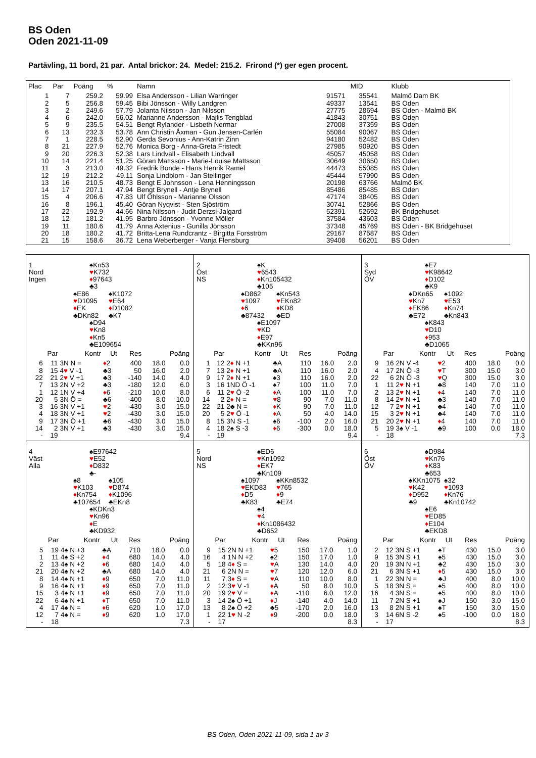BS Oden
Oden 2021-11-09
Partävling, 11 bord, 21 par. Antal brickor: 24. Medel: 215.2. Frirond (*) ger egen procent.
| Plac | Par | Poäng | % | Namn | MID | | Klubb |
| --- | --- | --- | --- | --- | --- | --- | --- |
| 1 | 7 | 259.2 | 59.99 | Elsa Andersson - Lilian Warringer | 91571 | 35541 | Malmö Dam BK |
| 2 | 5 | 256.8 | 59.45 | Bibi Jönsson - Willy Landgren | 49337 | 13541 | BS Oden |
| 3 | 2 | 249.6 | 57.79 | Jolanta Nilsson - Jan Nilsson | 27775 | 28694 | BS Oden - Malmö BK |
| 4 | 6 | 242.0 | 56.02 | Marianne Andersson - Majlis Tengblad | 41843 | 30751 | BS Oden |
| 5 | 9 | 235.5 | 54.51 | Bengt Rylander - Lisbeth Nermar | 27008 | 37359 | BS Oden |
| 6 | 13 | 232.3 | 53.78 | Ann Christin Åxman - Gun Jensen-Carlén | 55084 | 90067 | BS Oden |
| 7 | 1 | 228.5 | 52.90 | Gerda Sevonius - Ann-Katrin Zinn | 94180 | 52482 | BS Oden |
| 8 | 21 | 227.9 | 52.76 | Monica Borg - Anna-Greta Fristedt | 27985 | 90920 | BS Oden |
| 9 | 20 | 226.3 | 52.38 | Lars Lindvall - Elisabeth Lindvall | 45057 | 45058 | BS Oden |
| 10 | 14 | 221.4 | 51.25 | Göran Mattsson - Marie-Louise Mattsson | 30649 | 30650 | BS Oden |
| 11 | 3 | 213.0 | 49.32 | Fredrik Bonde - Hans Henrik Ramel | 44473 | 55085 | BS Oden |
| 12 | 19 | 212.2 | 49.11 | Sonja Lindblom - Jan Stellinger | 45444 | 57990 | BS Oden |
| 13 | 16 | 210.5 | 48.73 | Bengt E Johnsson - Lena Henningsson | 20198 | 63766 | Malmö BK |
| 14 | 17 | 207.1 | 47.94 | Bengt Brynell - Antje Brynell | 85486 | 85485 | BS Oden |
| 15 | 4 | 206.6 | 47.83 | Ulf Öhlsson - Marianne Olsson | 47174 | 38405 | BS Oden |
| 16 | 8 | 196.1 | 45.40 | Göran Nyqvist - Sten Sjöström | 30741 | 52866 | BS Oden |
| 17 | 22 | 192.9 | 44.66 | Nina Nilsson - Judit Derzsi-Jalgard | 52391 | 52692 | BK Bridgehuset |
| 18 | 12 | 181.2 | 41.95 | Barbro Jönsson - Yvonne Möller | 37584 | 43603 | BS Oden |
| 19 | 11 | 180.6 | 41.79 | Anna Axtenius - Gunilla Jönsson | 37348 | 45769 | BS Oden - BK Bridgehuset |
| 20 | 18 | 180.2 | 41.72 | Britta-Lena Rundcrantz - Birgitta Forsström | 29167 | 87587 | BS Oden |
| 21 | 15 | 158.6 | 36.72 | Lena Weberberger - Vanja Flensburg | 39408 | 56201 | BS Oden |
| 1 Nord Ingen ♠Kn53 ♥ K732 ♦ 97643 ♣3 ♠E86 ♥ D1095 ♦ EK ♣DKn82 ♠K1072 ♥ E64 ♦ D1082 ♣K7 ♠D94 ♥ Kn8 ♦ Kn5 ♣E109654 / Par / / Kontr / Ut / Res / Poäng / / / --- / --- / --- / --- / --- / --- / --- / / 6 / 11 / 3N N = / ♦ 2 / 400 / 18.0 / 0.0 / / 8 / 15 / 4 ♥ V -1 / ♣3 / 50 / 16.0 / 2.0 / / 22 / 21 / 2 ♥ V +1 / ♣3 / -140 / 14.0 / 4.0 / / 7 / 13 / 2N V +2 / ♣3 / -180 / 12.0 / 6.0 / / 1 / 12 / 1N V +4 / ♦ 6 / -210 / 10.0 / 8.0 / / 20 / 5 / 3N Ö = / ♣6 / -400 / 8.0 / 10.0 / / 3 / 16 / 3N V +1 / ♥ 2 / -430 / 3.0 / 15.0 / / 4 / 18 / 3N V +1 / ♥ 2 / -430 / 3.0 / 15.0 / / 9 / 17 / 3N Ö +1 / ♣6 / -430 / 3.0 / 15.0 / / 14 / 2 / 3N V +1 / ♣3 / -430 / 3.0 / 15.0 / / - / 19 / / / / / 9.4 / | 2 Öst NS ♠K ♥ 6543 ♦ Kn105432 ♣105 ♠D862 ♥ 1097 ♦ 6 ♣87432 ♠Kn543 ♥ EKn82 ♦ KD8 ♣ED ♠E1097 ♥ KD ♦ E97 ♣KKn96 / Par / / Kontr / Ut / Res / Poäng / / / --- / --- / --- / --- / --- / --- / --- / / 1 / 12 / 2 ♦ N +1 / ♣A / 110 / 16.0 / 2.0 / / 7 / 13 / 2 ♦ N +1 / ♣A / 110 / 16.0 / 2.0 / / 9 / 17 / 2 ♦ N +1 / ♠3 / 110 / 16.0 / 2.0 / / 3 / 16 / 1ND Ö -1 / ♠7 / 100 / 11.0 / 7.0 / / 6 / 11 / 2 ♥ Ö -2 / ♦ A / 100 / 11.0 / 7.0 / / 14 / 2 / 2 ♦ N = / ♥ 8 / 90 / 7.0 / 11.0 / / 22 / 21 / 2♣ N = / ♦ K / 90 / 7.0 / 11.0 / / 20 / 5 / 2 ♥ Ö -1 / ♦ A / 50 / 4.0 / 14.0 / / 8 / 15 / 3N S -1 / ♠6 / -100 / 2.0 / 16.0 / / 4 / 18 / 2♠ S -3 / ♦ 6 / -300 / 0.0 / 18.0 / / - / 19 / / / / / 9.4 / | 3 Syd ÖV ♠E7 ♥ K98642 ♦ D102 ♣K9 ♠DKn65 ♥ Kn7 ♦ EK86 ♣E72 ♠1092 ♥ E53 ♦ Kn74 ♣Kn843 ♠K843 ♥ D10 ♦ 953 ♣D1065 / Par / / Kontr / Ut / Res / Poäng / / / --- / --- / --- / --- / --- / --- / --- / / 9 / 16 / 2N V -4 / ♥ 2 / 400 / 18.0 / 0.0 / / 4 / 17 / 2N Ö -3 / ♥ T / 300 / 15.0 / 3.0 / / 22 / 6 / 2N Ö -3 / ♥ Q / 300 / 15.0 / 3.0 / / 1 / 11 / 2 ♥ N +1 / ♣8 / 140 / 7.0 / 11.0 / / 2 / 13 / 2 ♥ N +1 / ♦ 4 / 140 / 7.0 / 11.0 / / 8 / 14 / 2 ♥ N +1 / ♣3 / 140 / 7.0 / 11.0 / / 12 / 7 / 2 ♥ N +1 / ♣4 / 140 / 7.0 / 11.0 / / 15 / 3 / 2 ♥ N +1 / ♣4 / 140 / 7.0 / 11.0 / / 21 / 20 / 2 ♥ N +1 / ♦ 4 / 140 / 7.0 / 11.0 / / 5 / 19 / 3♠ V -1 / ♣9 / 100 / 0.0 / 18.0 / / - / 18 / / / / / 7.3 / |
| 4 Väst Alla ♠E97642 ♥ E52 ♦ D832 ♣- ♠8 ♥ K103 ♦ Kn754 ♣107654 ♠105 ♥ D874 ♦ K1096 ♣EKn8 ♠KDKn3 ♥ Kn96 ♦ E ♣KD932 / Par / / Kontr / Ut / Res / Poäng / / / --- / --- / --- / --- / --- / --- / --- / / 5 / 19 / 4♠ N +3 / ♣A / 710 / 18.0 / 0.0 / / 1 / 11 / 4♠ S +2 / ♦ 4 / 680 / 14.0 / 4.0 / / 2 / 13 / 4♠ N +2 / ♦ 6 / 680 / 14.0 / 4.0 / / 21 / 20 / 4♠ N +2 / ♣A / 680 / 14.0 / 4.0 / / 8 / 14 / 4♠ N +1 / ♦ 9 / 650 / 7.0 / 11.0 / / 9 / 16 / 4♠ N +1 / ♦ 9 / 650 / 7.0 / 11.0 / / 15 / 3 / 4♠ N +1 / ♦ 9 / 650 / 7.0 / 11.0 / / 22 / 6 / 4♠ N +1 / ♦ T / 650 / 7.0 / 11.0 / / 4 / 17 / 4♠ N = / ♦ 6 / 620 / 1.0 / 17.0 / / 12 / 7 / 4♠ N = / ♦ 9 / 620 / 1.0 / 17.0 / / - / 18 / / / / / 7.3 / | 5 Nord NS ♠ED6 ♥ Kn1092 ♦ EK7 ♣Kn109 ♠1097 ♥ EKD83 ♦ D5 ♣K83 ♠KKn8532 ♥ 765 ♦ 9 ♣E74 ♠4 ♥ 4 ♦ Kn1086432 ♣D652 / Par / / Kontr / Ut / Res / Poäng / / / --- / --- / --- / --- / --- / --- / --- / / 9 / 15 / 2N N +1 / ♥ 5 / 150 / 17.0 / 1.0 / / 16 / 4 / 1N N +2 / ♠2 / 150 / 17.0 / 1.0 / / 5 / 18 / 4 ♦ S = / ♥ A / 130 / 14.0 / 4.0 / / 21 / 6 / 2N N = / ♥ 7 / 120 / 12.0 / 6.0 / / 11 / 7 / 3 ♦ S = / ♥ A / 110 / 10.0 / 8.0 / / 2 / 12 / 3 ♥ V -1 / ♦ A / 50 / 8.0 / 10.0 / / 20 / 19 / 2 ♥ V = / ♦ A / -110 / 6.0 / 12.0 / / 3 / 14 / 2♠ Ö +1 / ♦ J / -140 / 4.0 / 14.0 / / 13 / 8 / 2♠ Ö +2 / ♣5 / -170 / 2.0 / 16.0 / / 1 / 22 / 1 ♥ N -2 / ♦ 9 / -200 / 0.0 / 18.0 / / - / 17 / / / / / 8.3 / | 6 Öst ÖV ♠D984 ♥ Kn76 ♦ K83 ♣653 ♠KKn1075 ♥ K42 ♦ D952 ♣9 ♠32 ♥ 1093 ♦ Kn76 ♣Kn10742 ♠E6 ♥ ED85 ♦ E104 ♣EKD8 / Par / / Kontr / Ut / Res / Poäng / / / --- / --- / --- / --- / --- / --- / --- / / 2 / 12 / 3N S +1 / ♠T / 430 / 15.0 / 3.0 / / 9 / 15 / 3N S +1 / ♠5 / 430 / 15.0 / 3.0 / / 20 / 19 / 3N N +1 / ♣2 / 430 / 15.0 / 3.0 / / 21 / 6 / 3N S +1 / ♦ 5 / 430 / 15.0 / 3.0 / / 1 / 22 / 3N N = / ♣J / 400 / 8.0 / 10.0 / / 5 / 18 / 3N S = / ♠5 / 400 / 8.0 / 10.0 / / 16 / 4 / 3N S = / ♠5 / 400 / 8.0 / 10.0 / / 11 / 7 / 2N S +1 / ♠J / 150 / 3.0 / 15.0 / / 13 / 8 / 2N S +1 / ♠T / 150 / 3.0 / 15.0 / / 3 / 14 / 6N S -2 / ♠5 / -100 / 0.0 / 18.0 / / - / 17 / / / / / 8.3 / |
BS Oden, Oden 2021-11-09, sida 1 av 3